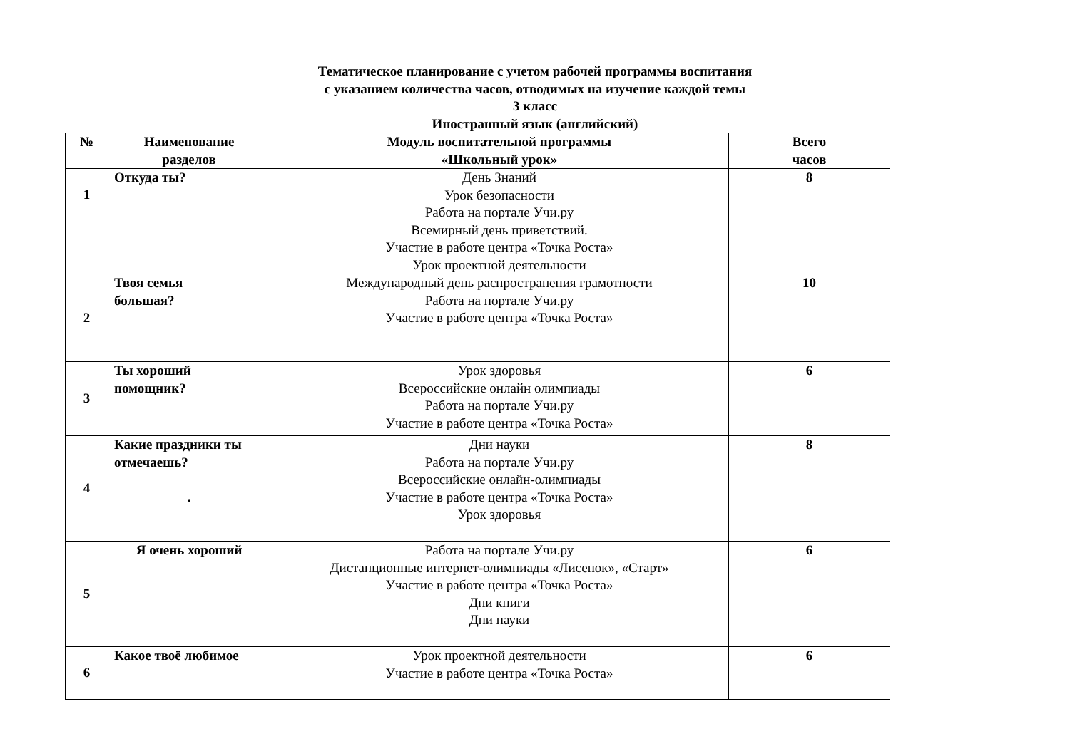Тематическое планирование с учетом рабочей программы воспитания
с указанием количества часов, отводимых на изучение каждой темы
3 класс
Иностранный язык (английский)
| № | Наименование разделов | Модуль воспитательной программы «Школьный урок» | Всего часов |
| --- | --- | --- | --- |
| 1 | Откуда ты? | День Знаний Урок безопасности Работа на портале Учи.ру Всемирный день приветствий. Участие в работе центра «Точка Роста» Урок проектной деятельности | 8 |
| 2 | Твоя семья большая? | Международный день распространения грамотности Работа на портале Учи.ру Участие в работе центра «Точка Роста» | 10 |
| 3 | Ты хороший помощник? | Урок здоровья Всероссийские онлайн олимпиады Работа на портале Учи.ру Участие в работе центра «Точка Роста» | 6 |
| 4 | Какие праздники ты отмечаешь? . | Дни науки Работа на портале Учи.ру Всероссийские онлайн-олимпиады Участие в работе центра «Точка Роста» Урок здоровья | 8 |
| 5 | Я очень хороший | Работа на портале Учи.ру Дистанционные интернет-олимпиады «Лисенок», «Старт» Участие в работе центра «Точка Роста» Дни книги Дни науки | 6 |
| 6 | Какое твоё любимое | Урок проектной деятельности Участие в работе центра «Точка Роста» | 6 |